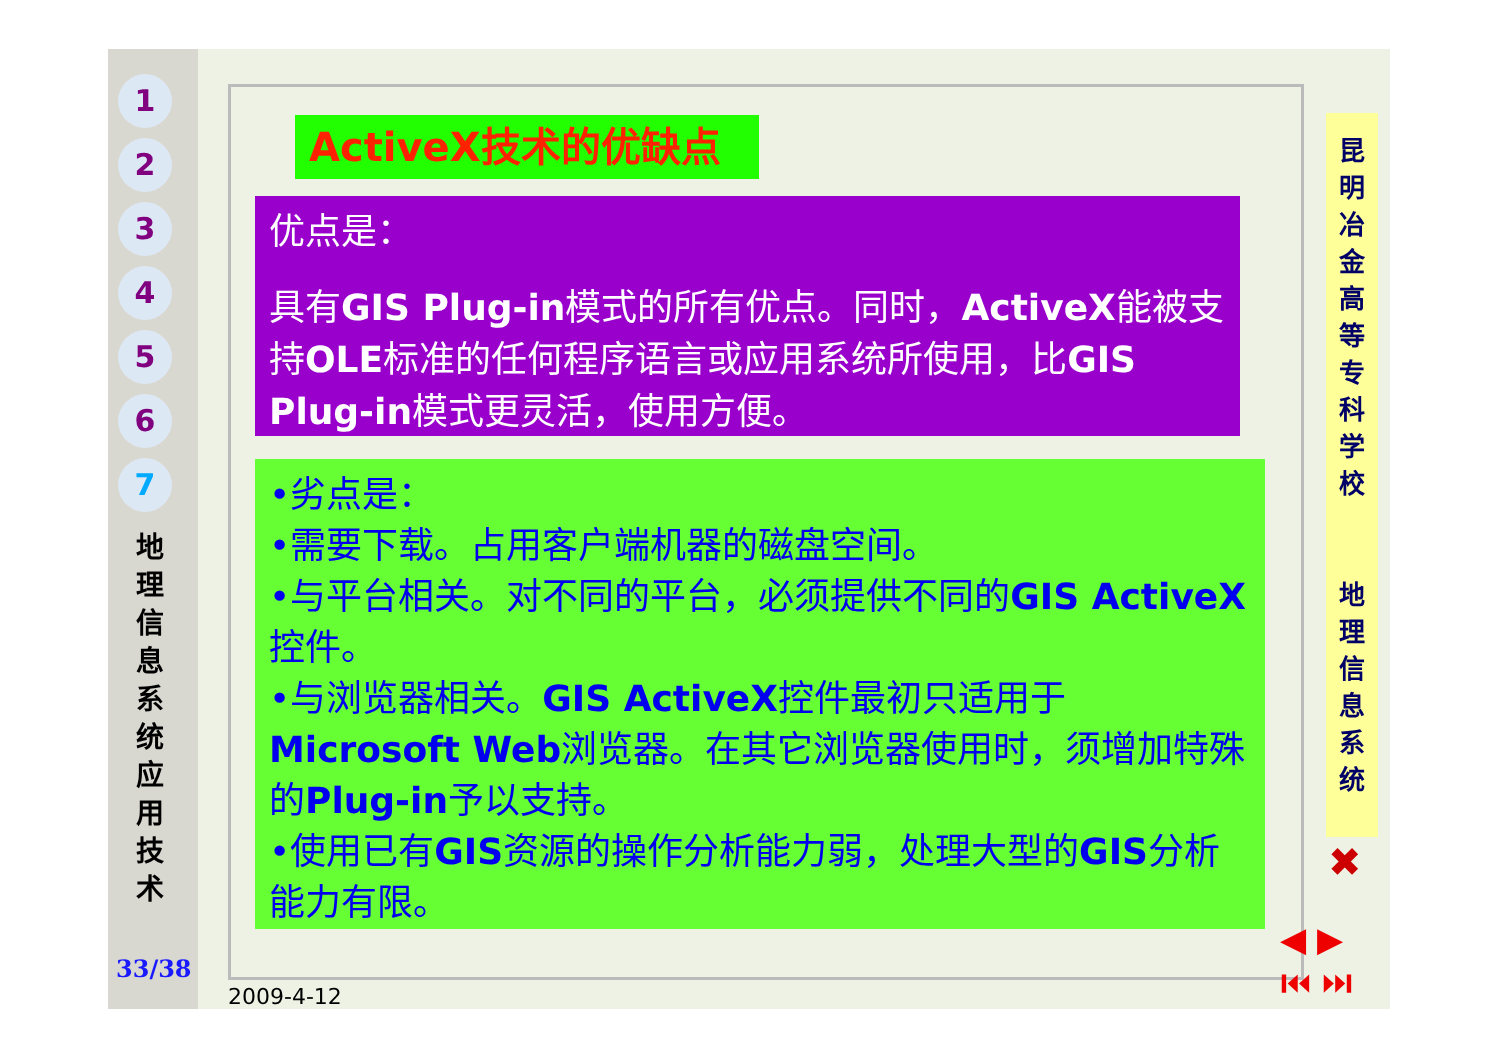1
2
3
4
5
6
7
地 理 信 息 系 统 应 用 技 术
33/38
ActiveX技术的优缺点
优点是：
具有GIS Plug-in模式的所有优点。同时，ActiveX能被支持OLE标准的任何程序语言或应用系统所使用，比GIS Plug-in模式更灵活，使用方便。
•劣点是：
•需要下载。占用客户端机器的磁盘空间。
•与平台相关。对不同的平台，必须提供不同的GIS ActiveX控件。
•与浏览器相关。GIS ActiveX控件最初只适用于Microsoft Web浏览器。在其它浏览器使用时，须增加特殊的Plug-in予以支持。
•使用已有GIS资源的操作分析能力弱，处理大型的GIS分析能力有限。
昆 明 冶 金 高 等 专 科 学 校
地 理 信 息 系 统
✖
◀ ▶
⏮ ⏭
2009-4-12